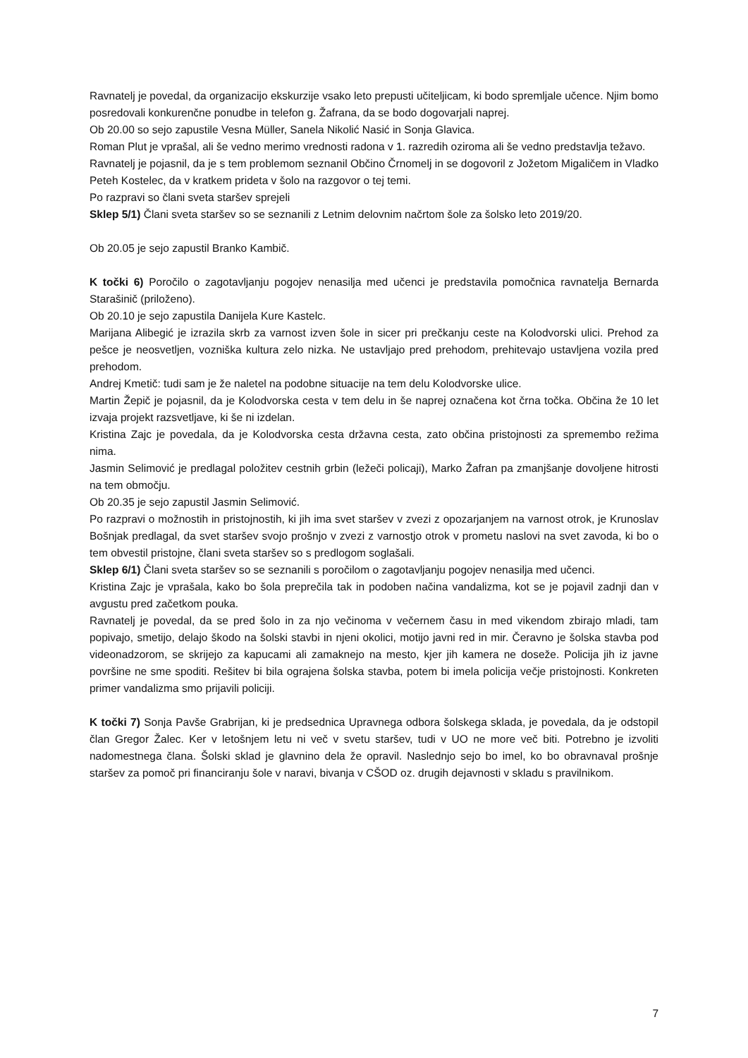Ravnatelj je povedal, da organizacijo ekskurzije vsako leto prepusti učiteljicam, ki bodo spremljale učence. Njim bomo posredovali konkurenčne ponudbe in telefon g. Žafrana, da se bodo dogovarjali naprej.
Ob 20.00 so sejo zapustile Vesna Müller, Sanela Nikolić Nasić in Sonja Glavica.
Roman Plut je vprašal, ali še vedno merimo vrednosti radona v 1. razredih oziroma ali še vedno predstavlja težavo.
Ravnatelj je pojasnil, da je s tem problemom seznanil Občino Črnomelj in se dogovoril z Jožetom Migaličem in Vladko Peteh Kostelec, da v kratkem prideta v šolo na razgovor o tej temi.
Po razpravi so člani sveta staršev sprejeli
Sklep 5/1) Člani sveta staršev so se seznanili z Letnim delovnim načrtom šole za šolsko leto 2019/20.
Ob 20.05 je sejo zapustil Branko Kambič.
K točki 6) Poročilo o zagotavljanju pogojev nenasilja med učenci je predstavila pomočnica ravnatelja Bernarda Starašinič (priloženo).
Ob 20.10 je sejo zapustila Danijela Kure Kastelc.
Marijana Alibegić je izrazila skrb za varnost izven šole in sicer pri prečkanju ceste na Kolodvorski ulici. Prehod za pešce je neosvetljen, vozniška kultura zelo nizka. Ne ustavljajo pred prehodom, prehitevajo ustavljena vozila pred prehodom.
Andrej Kmetič: tudi sam je že naletel na podobne situacije na tem delu Kolodvorske ulice.
Martin Žepič je pojasnil, da je Kolodvorska cesta v tem delu in še naprej označena kot črna točka. Občina že 10 let izvaja projekt razsvetljave, ki še ni izdelan.
Kristina Zajc je povedala, da je Kolodvorska cesta državna cesta, zato občina pristojnosti za spremembo režima nima.
Jasmin Selimović je predlagal položitev cestnih grbin (ležeči policaji), Marko Žafran pa zmanjšanje dovoljene hitrosti na tem območju.
Ob 20.35 je sejo zapustil Jasmin Selimović.
Po razpravi o možnostih in pristojnostih, ki jih ima svet staršev v zvezi z opozarjanjem na varnost otrok, je Krunoslav Bošnjak predlagal, da svet staršev svojo prošnjo v zvezi z varnostjo otrok v prometu naslovi na svet zavoda, ki bo o tem obvestil pristojne, člani sveta staršev so s predlogom soglašali.
Sklep 6/1) Člani sveta staršev so se seznanili s poročilom o zagotavljanju pogojev nenasilja med učenci.
Kristina Zajc je vprašala, kako bo šola preprečila tak in podoben načina vandalizma, kot se je pojavil zadnji dan v avgustu pred začetkom pouka.
Ravnatelj je povedal, da se pred šolo in za njo večinoma v večernem času in med vikendom zbirajo mladi, tam popivajo, smetijo, delajo škodo na šolski stavbi in njeni okolici, motijo javni red in mir. Čeravno je šolska stavba pod videonadzorom, se skrijejo za kapucami ali zamaknejo na mesto, kjer jih kamera ne doseže. Policija jih iz javne površine ne sme spoditi. Rešitev bi bila ograjena šolska stavba, potem bi imela policija večje pristojnosti. Konkreten primer vandalizma smo prijavili policiji.
K točki 7) Sonja Pavše Grabrijan, ki je predsednica Upravnega odbora šolskega sklada, je povedala, da je odstopil član Gregor Žalec. Ker v letošnjem letu ni več v svetu staršev, tudi v UO ne more več biti. Potrebno je izvoliti nadomestnega člana. Šolski sklad je glavnino dela že opravil. Naslednjo sejo bo imel, ko bo obravnaval prošnje staršev za pomoč pri financiranju šole v naravi, bivanja v CŠOD oz. drugih dejavnosti v skladu s pravilnikom.
7